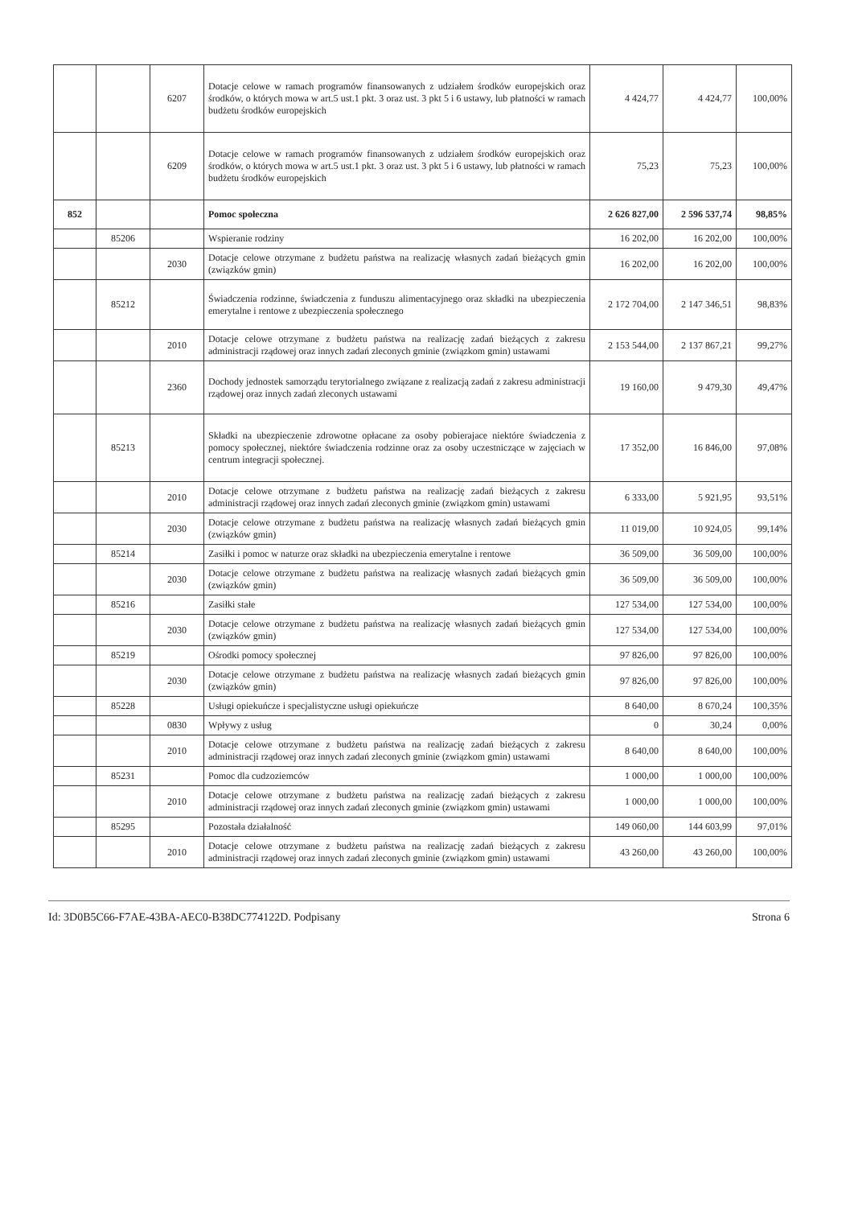| | | 6207 | Dotacje celowe w ramach programów finansowanych z udziałem środków europejskich oraz środków, o których mowa w art.5 ust.1 pkt. 3 oraz ust. 3 pkt 5 i 6 ustawy, lub płatności w ramach budżetu środków europejskich | 4 424,77 | 4 424,77 | 100,00% |
| | | 6209 | Dotacje celowe w ramach programów finansowanych z udziałem środków europejskich oraz środków, o których mowa w art.5 ust.1 pkt. 3 oraz ust. 3 pkt 5 i 6 ustawy, lub płatności w ramach budżetu środków europejskich | 75,23 | 75,23 | 100,00% |
| 852 | | | Pomoc społeczna | 2 626 827,00 | 2 596 537,74 | 98,85% |
| | 85206 | | Wspieranie rodziny | 16 202,00 | 16 202,00 | 100,00% |
| | | 2030 | Dotacje celowe otrzymane z budżetu państwa na realizację własnych zadań bieżących gmin (związków gmin) | 16 202,00 | 16 202,00 | 100,00% |
| | 85212 | | Świadczenia rodzinne, świadczenia z funduszu alimentacyjnego oraz składki na ubezpieczenia emerytalne i rentowe z ubezpieczenia społecznego | 2 172 704,00 | 2 147 346,51 | 98,83% |
| | | 2010 | Dotacje celowe otrzymane z budżetu państwa na realizację zadań bieżących z zakresu administracji rządowej oraz innych zadań zleconych gminie (związkom gmin) ustawami | 2 153 544,00 | 2 137 867,21 | 99,27% |
| | | 2360 | Dochody jednostek samorządu terytorialnego związane z realizacją zadań z zakresu administracji rządowej oraz innych zadań zleconych ustawami | 19 160,00 | 9 479,30 | 49,47% |
| | 85213 | | Składki na ubezpieczenie zdrowotne opłacane za osoby pobierajace niektóre świadczenia z pomocy społecznej, niektóre świadczenia rodzinne oraz za osoby uczestniczące w zajęciach w centrum integracji społecznej. | 17 352,00 | 16 846,00 | 97,08% |
| | | 2010 | Dotacje celowe otrzymane z budżetu państwa na realizację zadań bieżących z zakresu administracji rządowej oraz innych zadań zleconych gminie (związkom gmin) ustawami | 6 333,00 | 5 921,95 | 93,51% |
| | | 2030 | Dotacje celowe otrzymane z budżetu państwa na realizację własnych zadań bieżących gmin (związków gmin) | 11 019,00 | 10 924,05 | 99,14% |
| | 85214 | | Zasiłki i pomoc w naturze oraz składki na ubezpieczenia emerytalne i rentowe | 36 509,00 | 36 509,00 | 100,00% |
| | | 2030 | Dotacje celowe otrzymane z budżetu państwa na realizację własnych zadań bieżących gmin (związków gmin) | 36 509,00 | 36 509,00 | 100,00% |
| | 85216 | | Zasiłki stałe | 127 534,00 | 127 534,00 | 100,00% |
| | | 2030 | Dotacje celowe otrzymane z budżetu państwa na realizację własnych zadań bieżących gmin (związków gmin) | 127 534,00 | 127 534,00 | 100,00% |
| | 85219 | | Ośrodki pomocy społecznej | 97 826,00 | 97 826,00 | 100,00% |
| | | 2030 | Dotacje celowe otrzymane z budżetu państwa na realizację własnych zadań bieżących gmin (związków gmin) | 97 826,00 | 97 826,00 | 100,00% |
| | 85228 | | Usługi opiekuńcze i specjalistyczne usługi opiekuńcze | 8 640,00 | 8 670,24 | 100,35% |
| | | 0830 | Wpływy z usług | 0 | 30,24 | 0,00% |
| | | 2010 | Dotacje celowe otrzymane z budżetu państwa na realizację zadań bieżących z zakresu administracji rządowej oraz innych zadań zleconych gminie (związkom gmin) ustawami | 8 640,00 | 8 640,00 | 100,00% |
| | 85231 | | Pomoc dla cudzoziemców | 1 000,00 | 1 000,00 | 100,00% |
| | | 2010 | Dotacje celowe otrzymane z budżetu państwa na realizację zadań bieżących z zakresu administracji rządowej oraz innych zadań zleconych gminie (związkom gmin) ustawami | 1 000,00 | 1 000,00 | 100,00% |
| | 85295 | | Pozostała działalność | 149 060,00 | 144 603,99 | 97,01% |
| | | 2010 | Dotacje celowe otrzymane z budżetu państwa na realizację zadań bieżących z zakresu administracji rządowej oraz innych zadań zleconych gminie (związkom gmin) ustawami | 43 260,00 | 43 260,00 | 100,00% |
Id: 3D0B5C66-F7AE-43BA-AEC0-B38DC774122D. Podpisany Strona 6